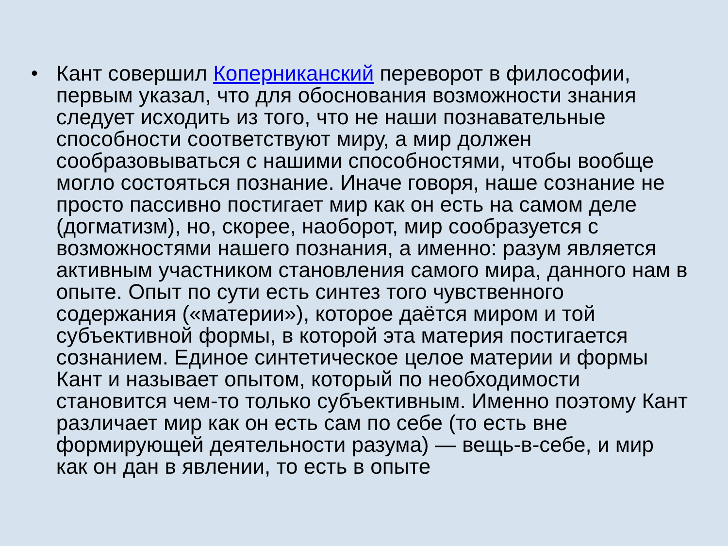• Кант совершил Коперниканский переворот в философии, первым указал, что для обоснования возможности знания следует исходить из того, что не наши познавательные способности соответствуют миру, а мир должен сообразовываться с нашими способностями, чтобы вообще могло состояться познание. Иначе говоря, наше сознание не просто пассивно постигает мир как он есть на самом деле (догматизм), но, скорее, наоборот, мир сообразуется с возможностями нашего познания, а именно: разум является активным участником становления самого мира, данного нам в опыте. Опыт по сути есть синтез того чувственного содержания («материи»), которое даётся миром и той субъективной формы, в которой эта материя постигается сознанием. Единое синтетическое целое материи и формы Кант и называет опытом, который по необходимости становится чем-то только субъективным. Именно поэтому Кант различает мир как он есть сам по себе (то есть вне формирующей деятельности разума) — вещь-в-себе, и мир как он дан в явлении, то есть в опыте